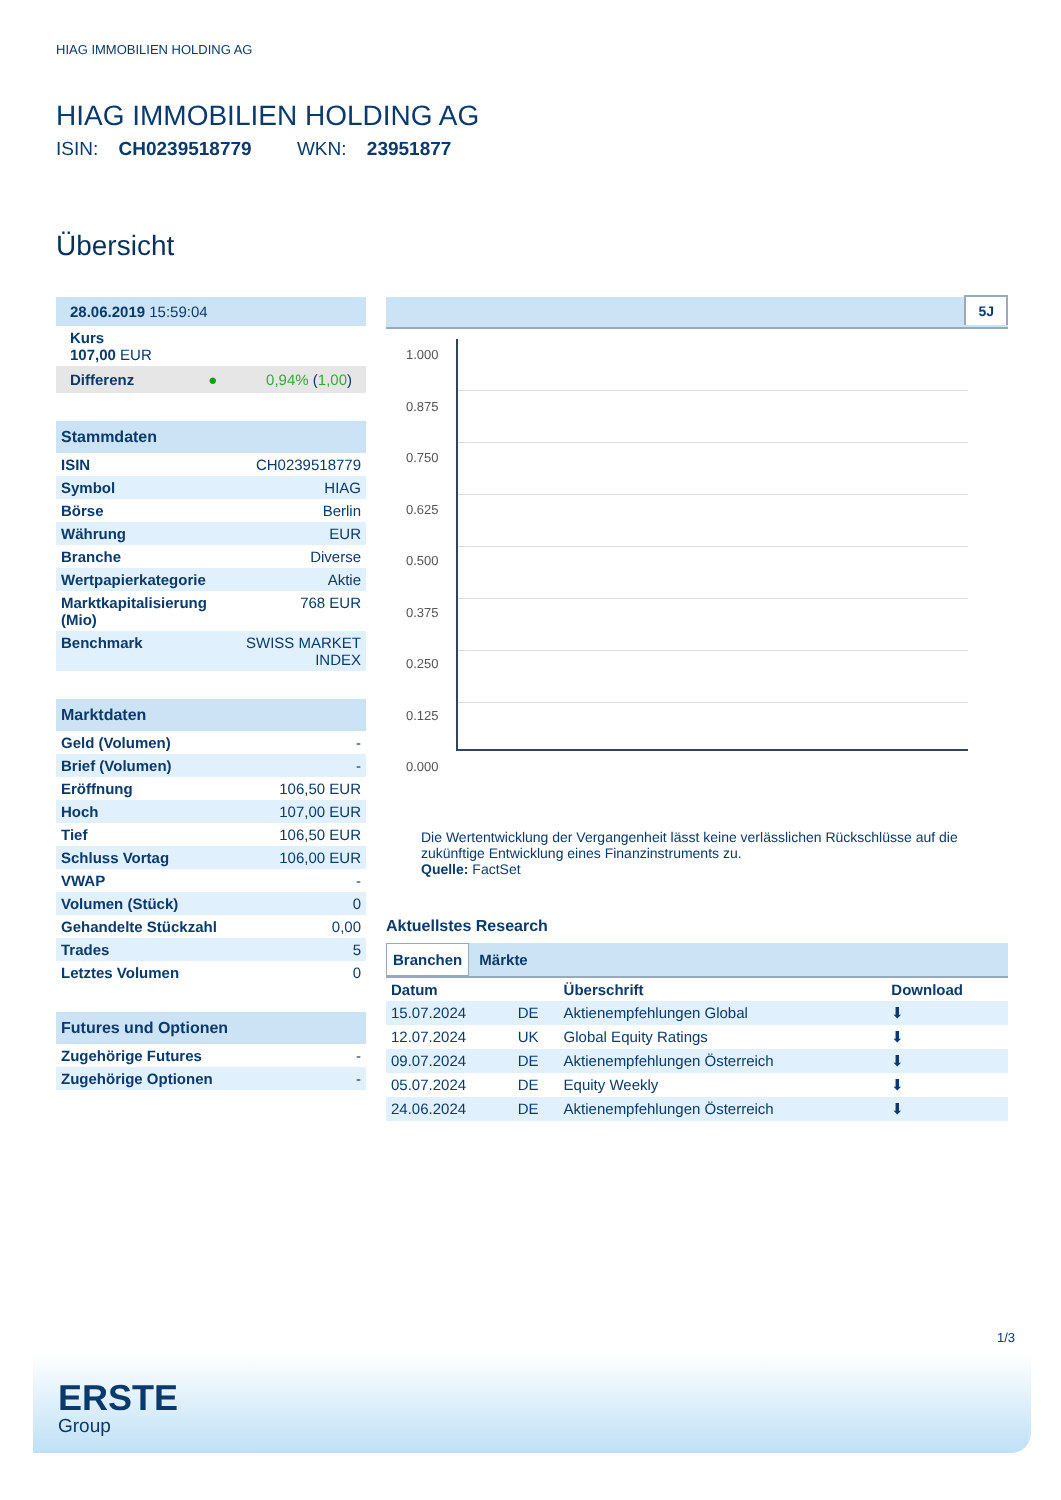HIAG IMMOBILIEN HOLDING AG
HIAG IMMOBILIEN HOLDING AG
ISIN: CH0239518779 WKN: 23951877
Übersicht
| 28.06.2019 15:59:04 |
| Kurs 107,00 EUR |
| Differenz ● 0,94% ( 1,00 ) |
| Stammdaten | |
| --- | --- |
| ISIN | CH0239518779 |
| Symbol | HIAG |
| Börse | Berlin |
| Währung | EUR |
| Branche | Diverse |
| Wertpapierkategorie | Aktie |
| Marktkapitalisierung (Mio) | 768 EUR |
| Benchmark | SWISS MARKET INDEX |
| Marktdaten | |
| --- | --- |
| Geld (Volumen) | - |
| Brief (Volumen) | - |
| Eröffnung | 106,50 EUR |
| Hoch | 107,00 EUR |
| Tief | 106,50 EUR |
| Schluss Vortag | 106,00 EUR |
| VWAP | - |
| Volumen (Stück) | 0 |
| Gehandelte Stückzahl | 0,00 |
| Trades | 5 |
| Letztes Volumen | 0 |
| Futures und Optionen | |
| --- | --- |
| Zugehörige Futures | - |
| Zugehörige Optionen | - |
5J
1.000
0.875
0.750
0.625
0.500
0.375
0.250
0.125
0.000
Die Wertentwicklung der Vergangenheit lässt keine verlässlichen Rückschlüsse auf die zukünftige Entwicklung eines Finanzinstruments zu.
Quelle: FactSet
Aktuellstes Research
Branchen Märkte
| Datum | | Überschrift | Download |
| --- | --- | --- | --- |
| 15.07.2024 | DE | Aktienempfehlungen Global | ⬇ |
| 12.07.2024 | UK | Global Equity Ratings | ⬇ |
| 09.07.2024 | DE | Aktienempfehlungen Österreich | ⬇ |
| 05.07.2024 | DE | Equity Weekly | ⬇ |
| 24.06.2024 | DE | Aktienempfehlungen Österreich | ⬇ |
1/3
ERSTE
Group